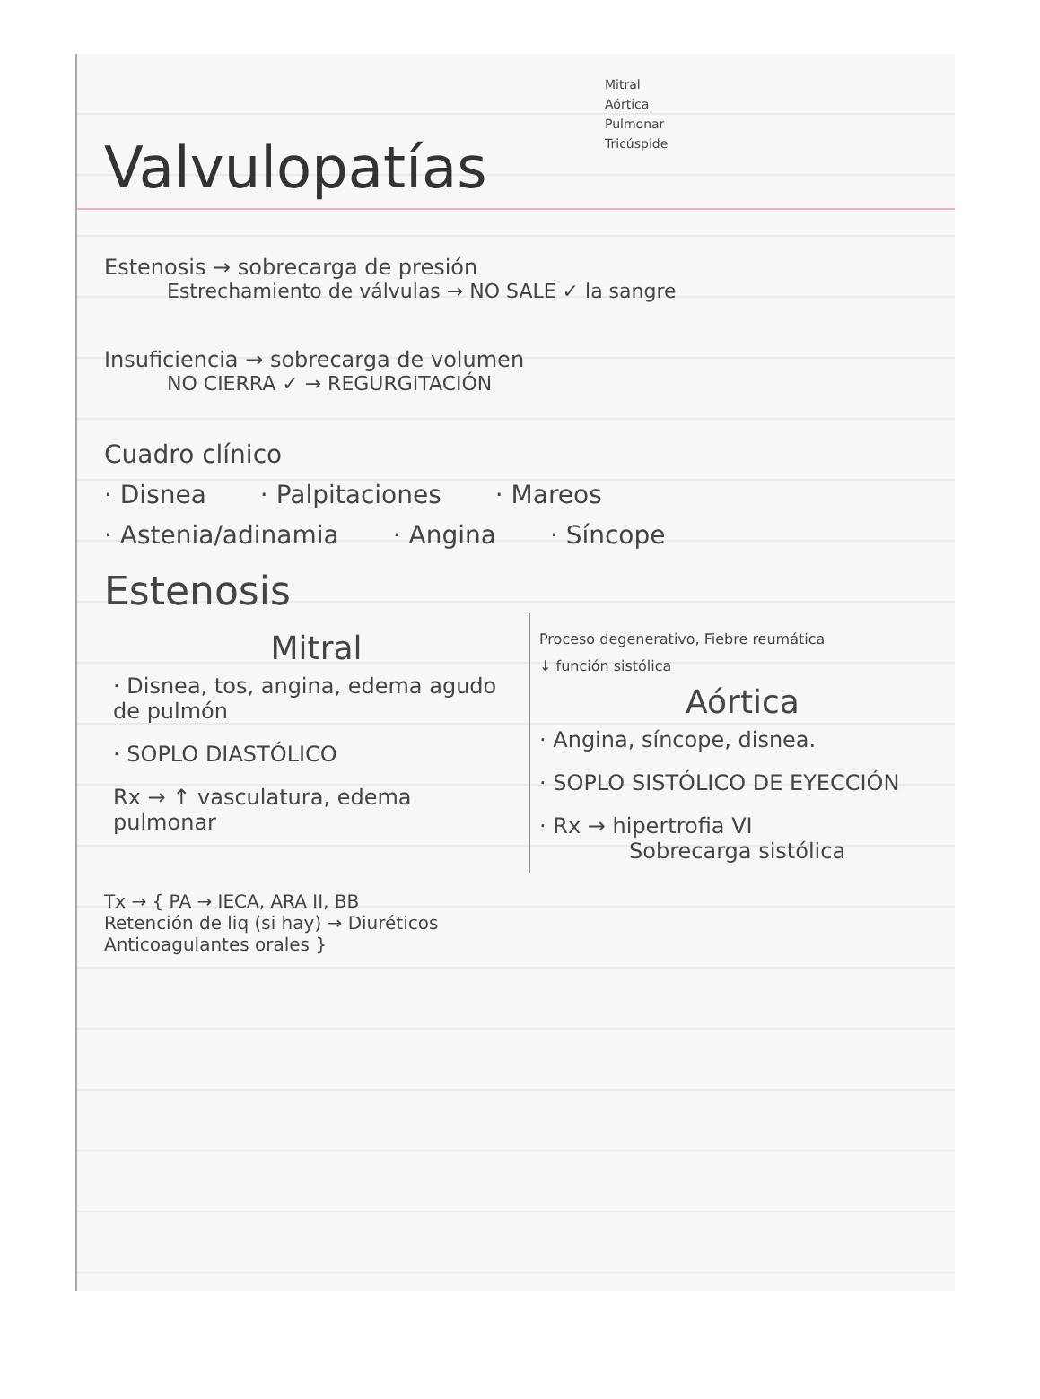Mitral
Aórtica
Pulmonar
Tricúspide
Valvulopatías
Estenosis → sobrecarga de presión
Estrechamiento de válvulas → NO SALE ✓ la sangre
Insuficiencia → sobrecarga de volumen
NO CIERRA ✓ → REGURGITACIÓN
Cuadro clínico
· Disnea · Palpitaciones · Mareos
· Astenia/adinamia · Angina · Síncope
Estenosis
Mitral
· Disnea, tos, angina, edema agudo de pulmón
· SOPLO DIASTÓLICO
Rx → ↑ vasculatura, edema pulmonar
Proceso degenerativo, Fiebre reumática
↓ función sistólica
Aórtica
· Angina, síncope, disnea.
· SOPLO SISTÓLICO DE EYECCIÓN
· Rx → hipertrofia VI
Sobrecarga sistólica
Tx → { PA → IECA, ARA II, BB
Retención de liq (si hay) → Diuréticos
Anticoagulantes orales }